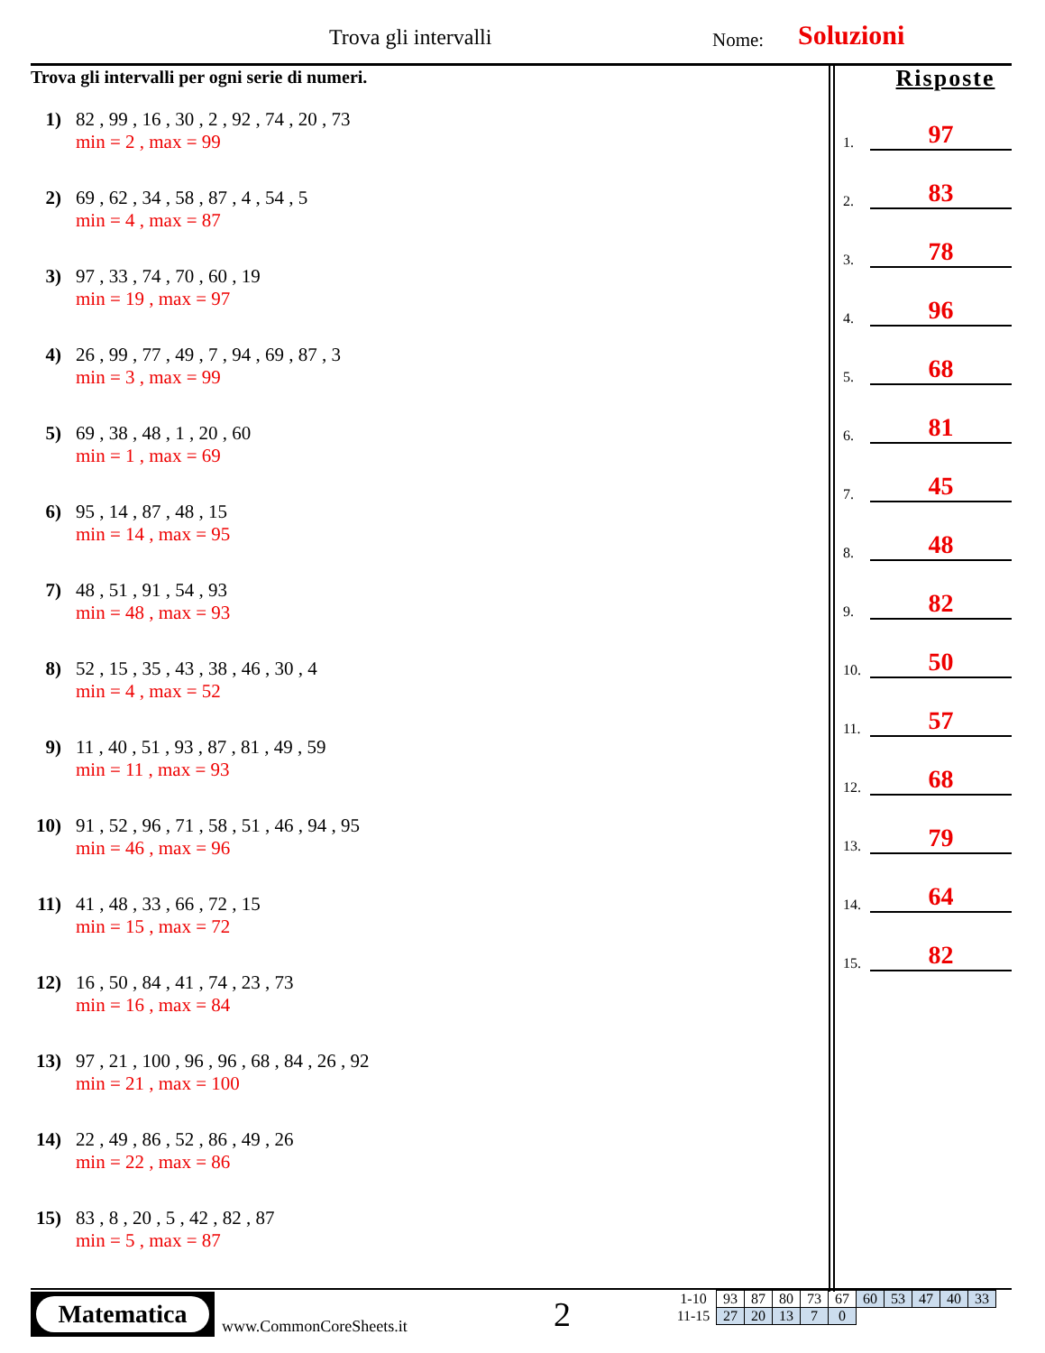Trova gli intervalli Nome: Soluzioni
Trova gli intervalli per ogni serie di numeri.
1) 82 , 99 , 16 , 30 , 2 , 92 , 74 , 20 , 73
min = 2 , max = 99
2) 69 , 62 , 34 , 58 , 87 , 4 , 54 , 5
min = 4 , max = 87
3) 97 , 33 , 74 , 70 , 60 , 19
min = 19 , max = 97
4) 26 , 99 , 77 , 49 , 7 , 94 , 69 , 87 , 3
min = 3 , max = 99
5) 69 , 38 , 48 , 1 , 20 , 60
min = 1 , max = 69
6) 95 , 14 , 87 , 48 , 15
min = 14 , max = 95
7) 48 , 51 , 91 , 54 , 93
min = 48 , max = 93
8) 52 , 15 , 35 , 43 , 38 , 46 , 30 , 4
min = 4 , max = 52
9) 11 , 40 , 51 , 93 , 87 , 81 , 49 , 59
min = 11 , max = 93
10)
91 , 52 , 96 , 71 , 58 , 51 , 46 , 94 , 95
min = 46 , max = 96
11)
41 , 48 , 33 , 66 , 72 , 15
min = 15 , max = 72
12)
16 , 50 , 84 , 41 , 74 , 23 , 73
min = 16 , max = 84
13)
97 , 21 , 100 , 96 , 96 , 68 , 84 , 26 , 92
min = 21 , max = 100
14)
22 , 49 , 86 , 52 , 86 , 49 , 26
min = 22 , max = 86
15)
83 , 8 , 20 , 5 , 42 , 82 , 87
min = 5 , max = 87
Risposte
1. 97
2. 83
3. 78
4. 96
5. 68
6. 81
7. 45
8. 48
9. 82
10. 50
11. 57
12. 68
13. 79
14. 64
15. 82
Matematica
www.CommonCoreSheets.it 2
| 1-10 | 93 | 87 | 80 | 73 | 67 | 60 | 53 | 47 | 40 | 33 |
| 11-15 | 27 | 20 | 13 | 7 | 0 | | | | | |